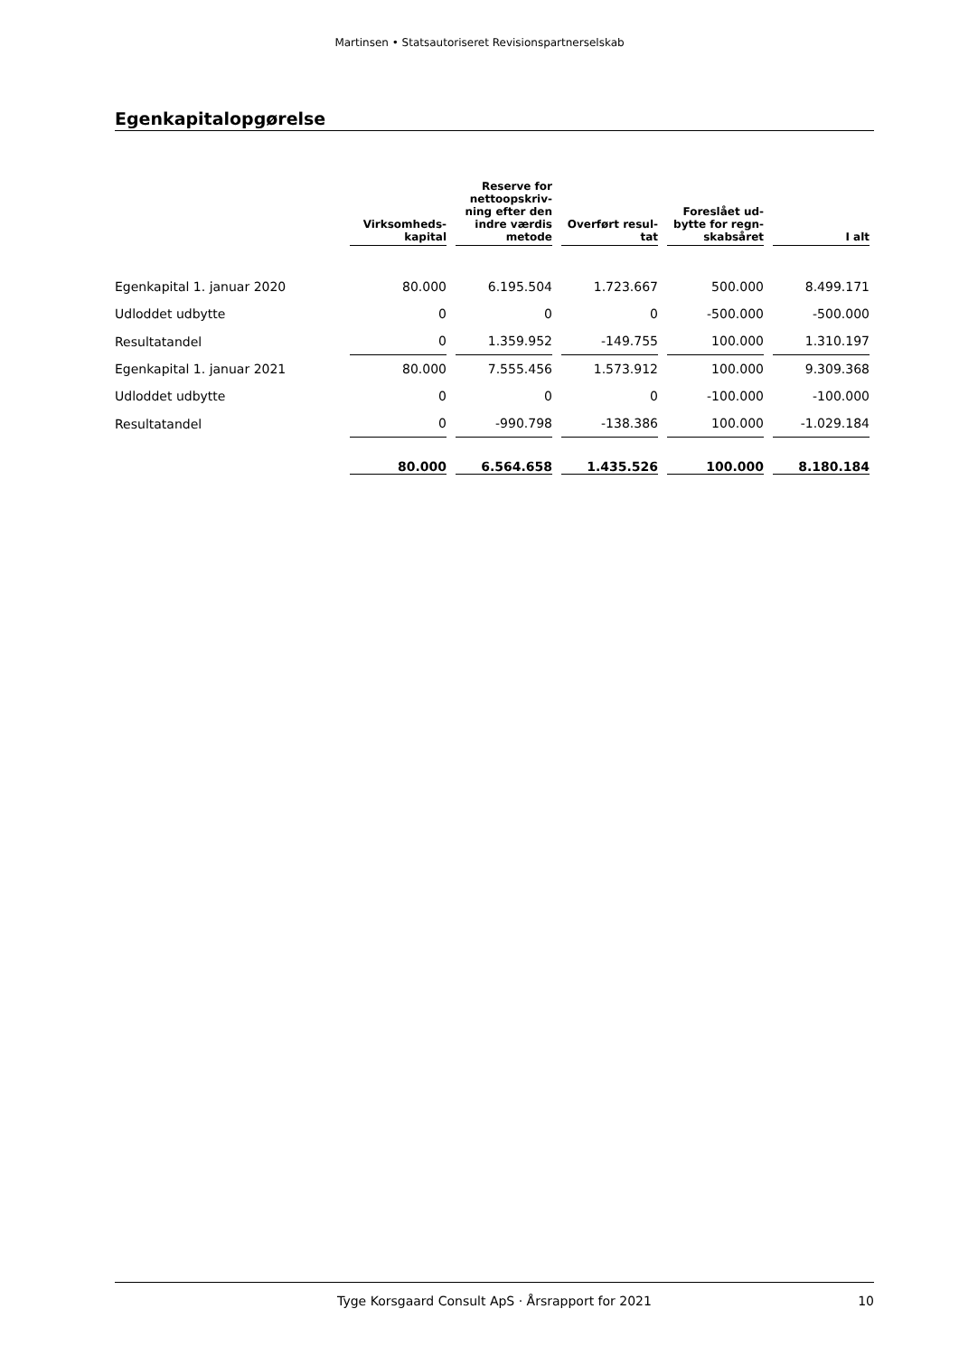Martinsen • Statsautoriseret Revisionspartnerselskab
Egenkapitalopgørelse
| | Virksomheds- kapital | Reserve for nettoopskriv- ning efter den indre værdis metode | Overført resul- tat | Foreslået ud- bytte for regn- skabsåret | I alt |
| --- | --- | --- | --- | --- | --- |
| Egenkapital 1. januar 2020 | 80.000 | 6.195.504 | 1.723.667 | 500.000 | 8.499.171 |
| Udloddet udbytte | 0 | 0 | 0 | -500.000 | -500.000 |
| Resultatandel | 0 | 1.359.952 | -149.755 | 100.000 | 1.310.197 |
| Egenkapital 1. januar 2021 | 80.000 | 7.555.456 | 1.573.912 | 100.000 | 9.309.368 |
| Udloddet udbytte | 0 | 0 | 0 | -100.000 | -100.000 |
| Resultatandel | 0 | -990.798 | -138.386 | 100.000 | -1.029.184 |
| | 80.000 | 6.564.658 | 1.435.526 | 100.000 | 8.180.184 |
Tyge Korsgaard Consult ApS · Årsrapport for 2021 10